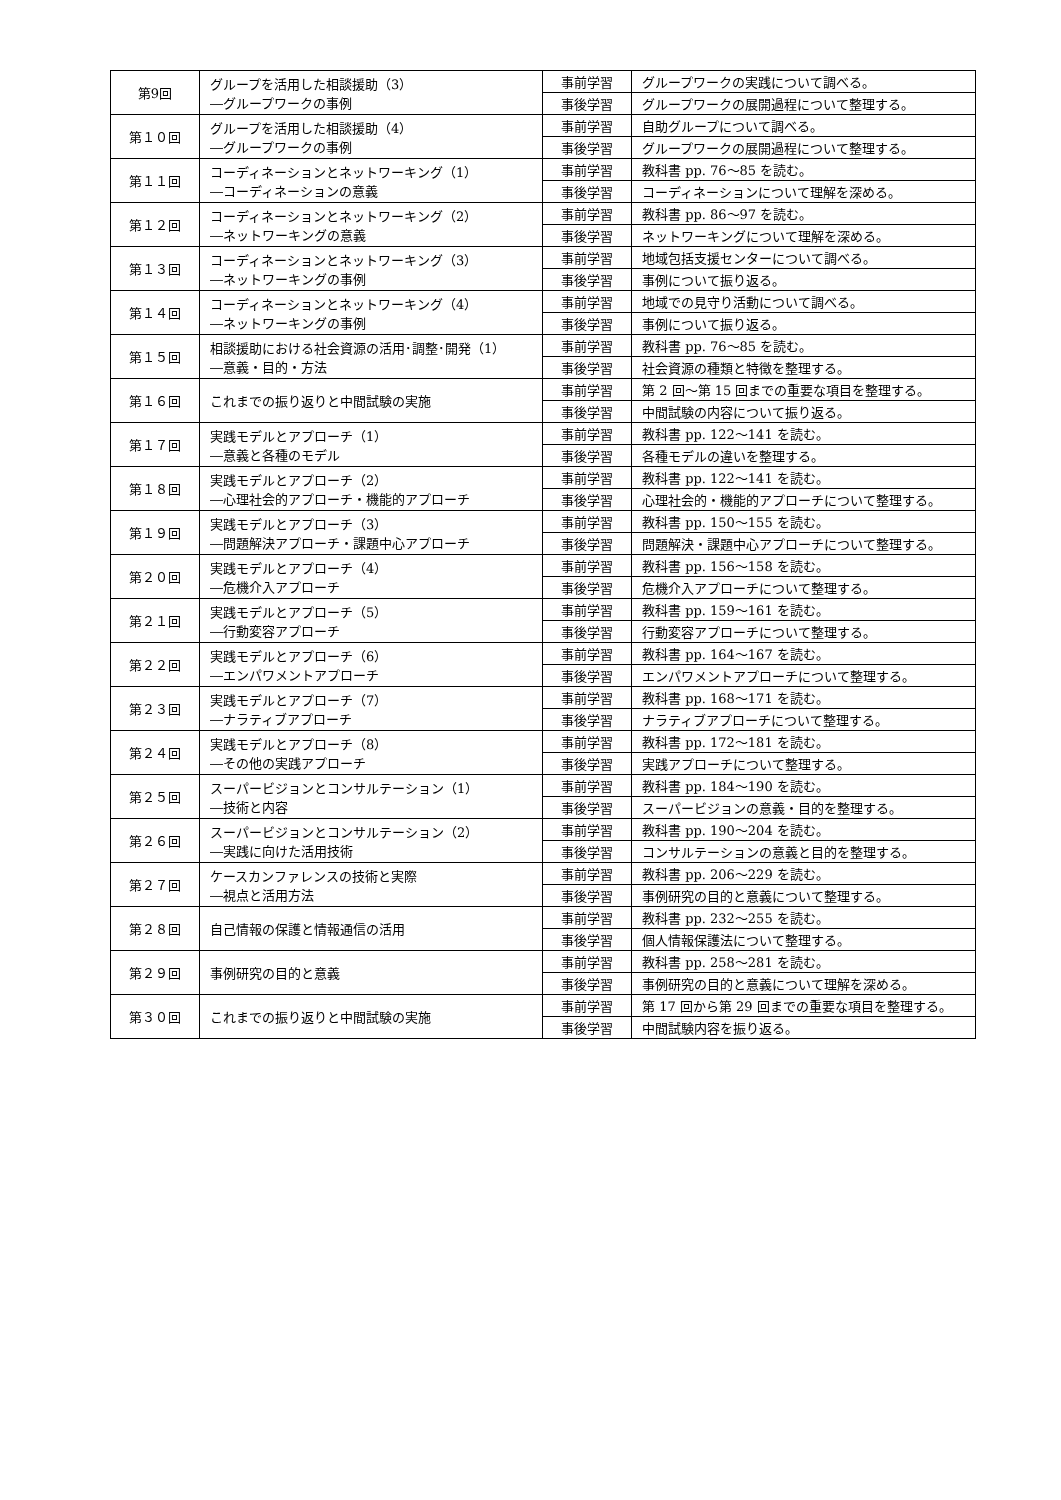| 第9回 | グループを活用した相談援助（3） ―グループワークの事例 | 事前学習 | グループワークの実践について調べる。 |
| | | 事後学習 | グループワークの展開過程について整理する。 |
| 第１０回 | グループを活用した相談援助（4） ―グループワークの事例 | 事前学習 | 自助グループについて調べる。 |
| | | 事後学習 | グループワークの展開過程について整理する。 |
| 第１１回 | コーディネーションとネットワーキング（1） ―コーディネーションの意義 | 事前学習 | 教科書 pp. 76～85 を読む。 |
| | | 事後学習 | コーディネーションについて理解を深める。 |
| 第１２回 | コーディネーションとネットワーキング（2） ―ネットワーキングの意義 | 事前学習 | 教科書 pp. 86～97 を読む。 |
| | | 事後学習 | ネットワーキングについて理解を深める。 |
| 第１３回 | コーディネーションとネットワーキング（3） ―ネットワーキングの事例 | 事前学習 | 地域包括支援センターについて調べる。 |
| | | 事後学習 | 事例について振り返る。 |
| 第１４回 | コーディネーションとネットワーキング（4） ―ネットワーキングの事例 | 事前学習 | 地域での見守り活動について調べる。 |
| | | 事後学習 | 事例について振り返る。 |
| 第１５回 | 相談援助における社会資源の活用･調整･開発（1） ―意義・目的・方法 | 事前学習 | 教科書 pp. 76～85 を読む。 |
| | | 事後学習 | 社会資源の種類と特徴を整理する。 |
| 第１６回 | これまでの振り返りと中間試験の実施 | 事前学習 | 第 2 回～第 15 回までの重要な項目を整理する。 |
| | | 事後学習 | 中間試験の内容について振り返る。 |
| 第１７回 | 実践モデルとアプローチ（1） ―意義と各種のモデル | 事前学習 | 教科書 pp. 122～141 を読む。 |
| | | 事後学習 | 各種モデルの違いを整理する。 |
| 第１８回 | 実践モデルとアプローチ（2） ―心理社会的アプローチ・機能的アプローチ | 事前学習 | 教科書 pp. 122～141 を読む。 |
| | | 事後学習 | 心理社会的・機能的アプローチについて整理する。 |
| 第１９回 | 実践モデルとアプローチ（3） ―問題解決アプローチ・課題中心アプローチ | 事前学習 | 教科書 pp. 150～155 を読む。 |
| | | 事後学習 | 問題解決・課題中心アプローチについて整理する。 |
| 第２０回 | 実践モデルとアプローチ（4） ―危機介入アプローチ | 事前学習 | 教科書 pp. 156～158 を読む。 |
| | | 事後学習 | 危機介入アプローチについて整理する。 |
| 第２１回 | 実践モデルとアプローチ（5） ―行動変容アプローチ | 事前学習 | 教科書 pp. 159～161 を読む。 |
| | | 事後学習 | 行動変容アプローチについて整理する。 |
| 第２２回 | 実践モデルとアプローチ（6） ―エンパワメントアプローチ | 事前学習 | 教科書 pp. 164～167 を読む。 |
| | | 事後学習 | エンパワメントアプローチについて整理する。 |
| 第２３回 | 実践モデルとアプローチ（7） ―ナラティブアプローチ | 事前学習 | 教科書 pp. 168～171 を読む。 |
| | | 事後学習 | ナラティブアプローチについて整理する。 |
| 第２４回 | 実践モデルとアプローチ（8） ―その他の実践アプローチ | 事前学習 | 教科書 pp. 172～181 を読む。 |
| | | 事後学習 | 実践アプローチについて整理する。 |
| 第２５回 | スーパービジョンとコンサルテーション（1） ―技術と内容 | 事前学習 | 教科書 pp. 184～190 を読む。 |
| | | 事後学習 | スーパービジョンの意義・目的を整理する。 |
| 第２６回 | スーパービジョンとコンサルテーション（2） ―実践に向けた活用技術 | 事前学習 | 教科書 pp. 190～204 を読む。 |
| | | 事後学習 | コンサルテーションの意義と目的を整理する。 |
| 第２７回 | ケースカンファレンスの技術と実際 ―視点と活用方法 | 事前学習 | 教科書 pp. 206～229 を読む。 |
| | | 事後学習 | 事例研究の目的と意義について整理する。 |
| 第２８回 | 自己情報の保護と情報通信の活用 | 事前学習 | 教科書 pp. 232～255 を読む。 |
| | | 事後学習 | 個人情報保護法について整理する。 |
| 第２９回 | 事例研究の目的と意義 | 事前学習 | 教科書 pp. 258～281 を読む。 |
| | | 事後学習 | 事例研究の目的と意義について理解を深める。 |
| 第３０回 | これまでの振り返りと中間試験の実施 | 事前学習 | 第 17 回から第 29 回までの重要な項目を整理する。 |
| | | 事後学習 | 中間試験内容を振り返る。 |